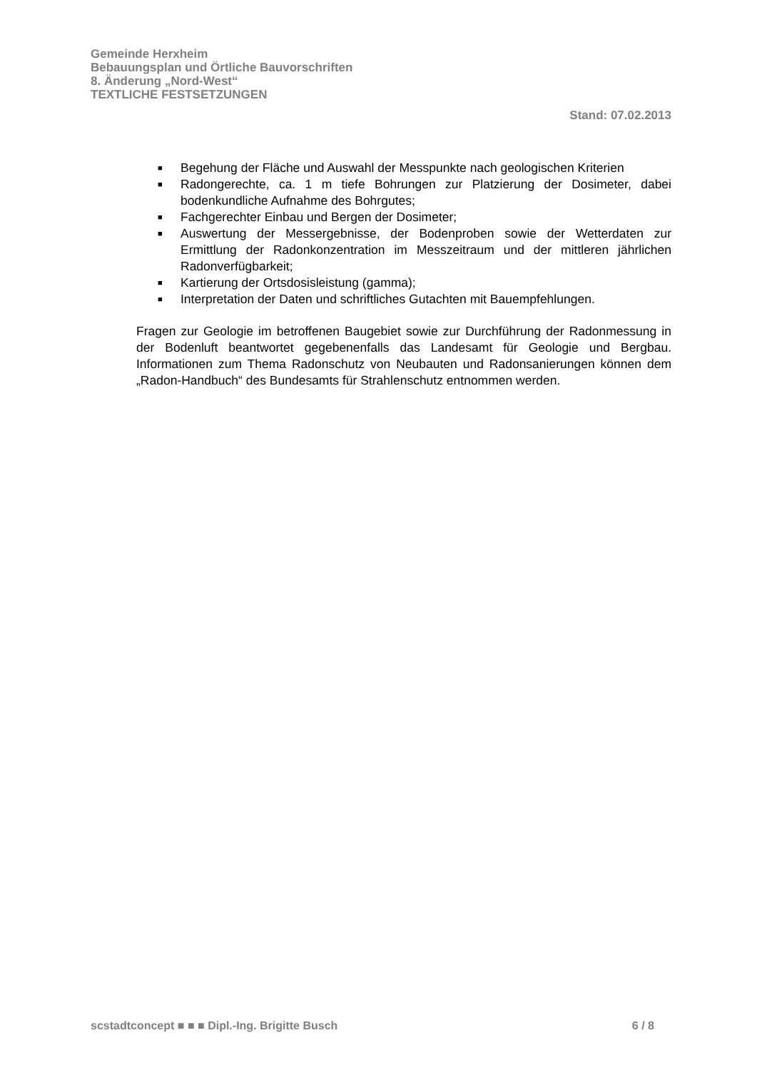Gemeinde Herxheim
Bebauungsplan und Örtliche Bauvorschriften
8. Änderung „Nord-West“
TEXTLICHE FESTSETZUNGEN
Stand: 07.02.2013
■ Begehung der Fläche und Auswahl der Messpunkte nach geologischen Kriterien
■ Radongerechte, ca. 1 m tiefe Bohrungen zur Platzierung der Dosimeter, dabei bodenkundliche Aufnahme des Bohrgutes;
■ Fachgerechter Einbau und Bergen der Dosimeter;
■ Auswertung der Messergebnisse, der Bodenproben sowie der Wetterdaten zur Ermittlung der Radonkonzentration im Messzeitraum und der mittleren jährlichen Radonverfügbarkeit;
■ Kartierung der Ortsdosisleistung (gamma);
■ Interpretation der Daten und schriftliches Gutachten mit Bauempfehlungen.
Fragen zur Geologie im betroffenen Baugebiet sowie zur Durchführung der Radonmessung in der Bodenluft beantwortet gegebenenfalls das Landesamt für Geologie und Bergbau. Informationen zum Thema Radonschutz von Neubauten und Radonsanierungen können dem „Radon-Handbuch“ des Bundesamts für Strahlenschutz entnommen werden.
scstadtconcept ■ ■ ■ Dipl.-Ing. Brigitte Busch 6 / 8